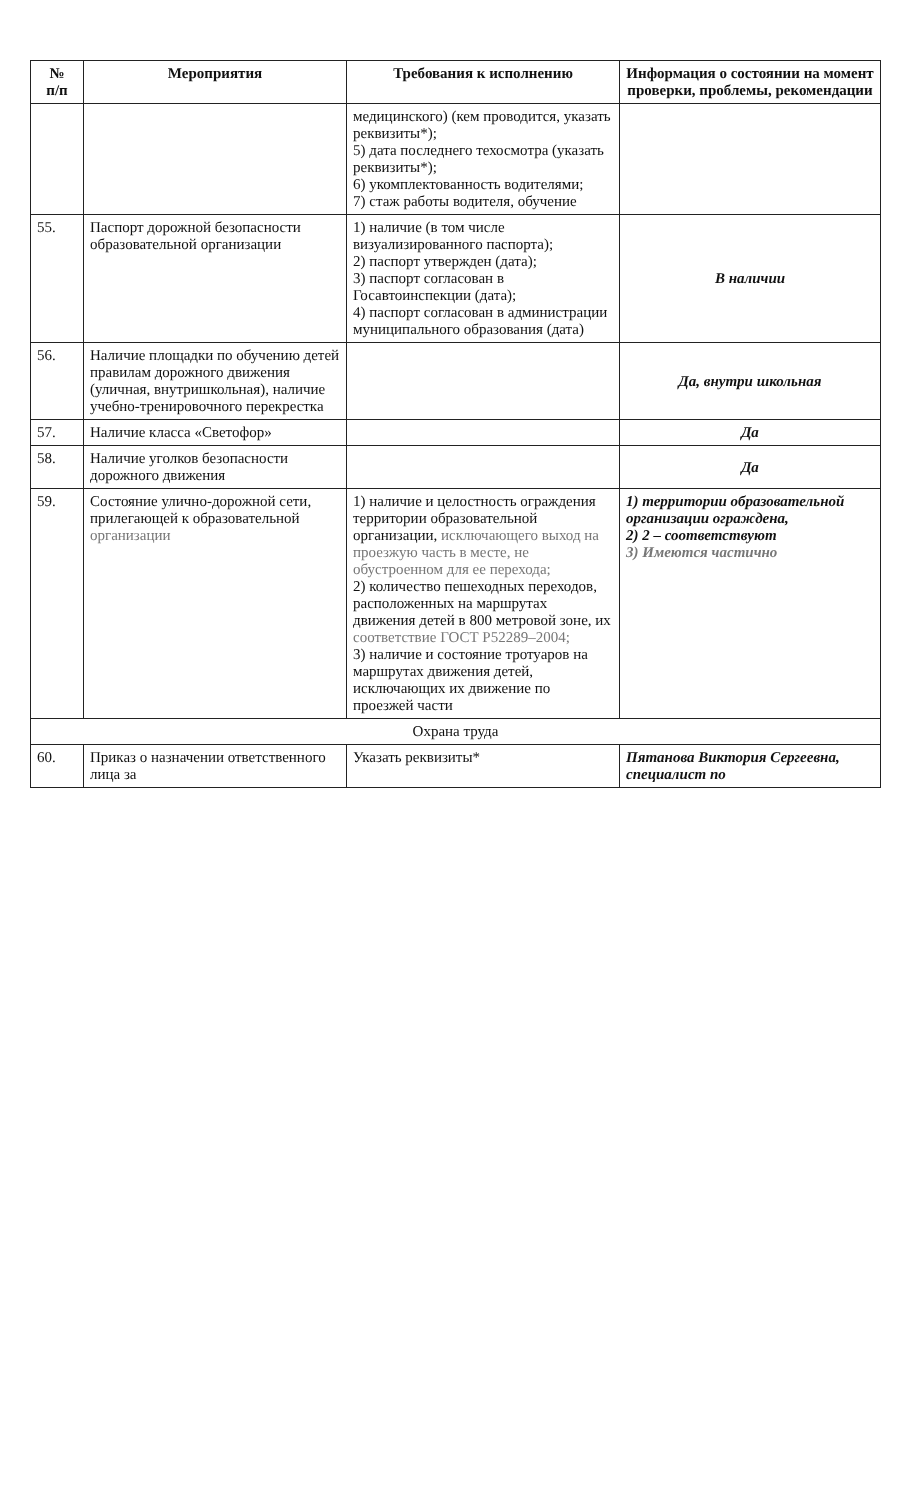| № п/п | Мероприятия | Требования к исполнению | Информация о состоянии на момент проверки, проблемы, рекомендации |
| --- | --- | --- | --- |
| | | медицинского) (кем проводится, указать реквизиты*); 5) дата последнего техосмотра (указать реквизиты*); 6) укомплектованность водителями; 7) стаж работы водителя, обучение | |
| 55. | Паспорт дорожной безопасности образовательной организации | 1) наличие (в том числе визуализированного паспорта); 2) паспорт утвержден (дата); 3) паспорт согласован в Госавтоинспекции (дата); 4) паспорт согласован в администрации муниципального образования (дата) | В наличии |
| 56. | Наличие площадки по обучению детей правилам дорожного движения (уличная, внутришкольная), наличие учебно-тренировочного перекрестка | | Да, внутри школьная |
| 57. | Наличие класса «Светофор» | | Да |
| 58. | Наличие уголков безопасности дорожного движения | | Да |
| 59. | Состояние улично-дорожной сети, прилегающей к образовательной организации | 1) наличие и целостность ограждения территории образовательной организации, исключающего выход на проезжую часть в месте, не обустроенном для ее перехода; 2) количество пешеходных переходов, расположенных на маршрутах движения детей в 800 метровой зоне, их соответствие ГОСТ Р52289–2004; 3) наличие и состояние тротуаров на маршрутах движения детей, исключающих их движение по проезжей части | 1) территории образовательной организации ограждена, 2) 2 – соответствуют 3) Имеются частично |
| Охрана труда | | | |
| 60. | Приказ о назначении ответственного лица за | Указать реквизиты* | Пятанова Виктория Сергеевна, специалист по |